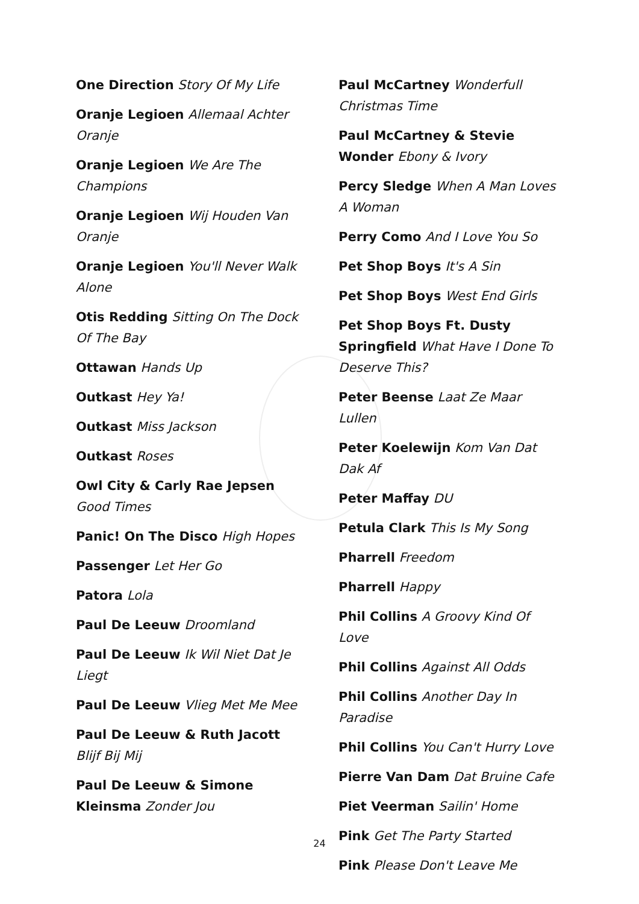One Direction Story Of My Life
Oranje Legioen Allemaal Achter Oranje
Oranje Legioen We Are The Champions
Oranje Legioen Wij Houden Van Oranje
Oranje Legioen You'll Never Walk Alone
Otis Redding Sitting On The Dock Of The Bay
Ottawan Hands Up
Outkast Hey Ya!
Outkast Miss Jackson
Outkast Roses
Owl City & Carly Rae Jepsen Good Times
Panic! On The Disco High Hopes
Passenger Let Her Go
Patora Lola
Paul De Leeuw Droomland
Paul De Leeuw Ik Wil Niet Dat Je Liegt
Paul De Leeuw Vlieg Met Me Mee
Paul De Leeuw & Ruth Jacott Blijf Bij Mij
Paul De Leeuw & Simone Kleinsma Zonder Jou
Paul McCartney Wonderfull Christmas Time
Paul McCartney & Stevie Wonder Ebony & Ivory
Percy Sledge When A Man Loves A Woman
Perry Como And I Love You So
Pet Shop Boys It's A Sin
Pet Shop Boys West End Girls
Pet Shop Boys Ft. Dusty Springfield What Have I Done To Deserve This?
Peter Beense Laat Ze Maar Lullen
Peter Koelewijn Kom Van Dat Dak Af
Peter Maffay DU
Petula Clark This Is My Song
Pharrell Freedom
Pharrell Happy
Phil Collins A Groovy Kind Of Love
Phil Collins Against All Odds
Phil Collins Another Day In Paradise
Phil Collins You Can't Hurry Love
Pierre Van Dam Dat Bruine Cafe
Piet Veerman Sailin' Home
Pink Get The Party Started
Pink Please Don't Leave Me
24